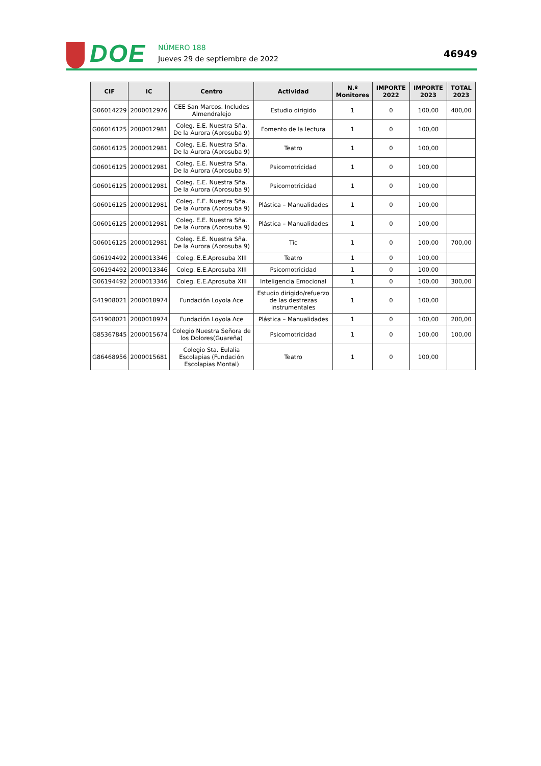DOE
NÚMERO 188
Jueves 29 de septiembre de 2022
46949
| CIF | IC | Centro | Actividad | N.º Monitores | IMPORTE 2022 | IMPORTE 2023 | TOTAL 2023 |
| --- | --- | --- | --- | --- | --- | --- | --- |
| G06014229 | 2000012976 | CEE San Marcos. Includes Almendralejo | Estudio dirigido | 1 | 0 | 100,00 | 400,00 |
| G06016125 | 2000012981 | Coleg. E.E. Nuestra Sña. De la Aurora (Aprosuba 9) | Fomento de la lectura | 1 | 0 | 100,00 | |
| G06016125 | 2000012981 | Coleg. E.E. Nuestra Sña. De la Aurora (Aprosuba 9) | Teatro | 1 | 0 | 100,00 | |
| G06016125 | 2000012981 | Coleg. E.E. Nuestra Sña. De la Aurora (Aprosuba 9) | Psicomotricidad | 1 | 0 | 100,00 | |
| G06016125 | 2000012981 | Coleg. E.E. Nuestra Sña. De la Aurora (Aprosuba 9) | Psicomotricidad | 1 | 0 | 100,00 | |
| G06016125 | 2000012981 | Coleg. E.E. Nuestra Sña. De la Aurora (Aprosuba 9) | Plástica – Manualidades | 1 | 0 | 100,00 | |
| G06016125 | 2000012981 | Coleg. E.E. Nuestra Sña. De la Aurora (Aprosuba 9) | Plástica – Manualidades | 1 | 0 | 100,00 | |
| G06016125 | 2000012981 | Coleg. E.E. Nuestra Sña. De la Aurora (Aprosuba 9) | Tic | 1 | 0 | 100,00 | 700,00 |
| G06194492 | 2000013346 | Coleg. E.E.Aprosuba XIII | Teatro | 1 | 0 | 100,00 | |
| G06194492 | 2000013346 | Coleg. E.E.Aprosuba XIII | Psicomotricidad | 1 | 0 | 100,00 | |
| G06194492 | 2000013346 | Coleg. E.E.Aprosuba XIII | Inteligencia Emocional | 1 | 0 | 100,00 | 300,00 |
| G41908021 | 2000018974 | Fundación Loyola Ace | Estudio dirigido/refuerzo de las destrezas instrumentales | 1 | 0 | 100,00 | |
| G41908021 | 2000018974 | Fundación Loyola Ace | Plástica – Manualidades | 1 | 0 | 100,00 | 200,00 |
| G85367845 | 2000015674 | Colegio Nuestra Señora de los Dolores(Guareña) | Psicomotricidad | 1 | 0 | 100,00 | 100,00 |
| G86468956 | 2000015681 | Colegio Sta. Eulalia Escolapias (Fundación Escolapias Montal) | Teatro | 1 | 0 | 100,00 | |